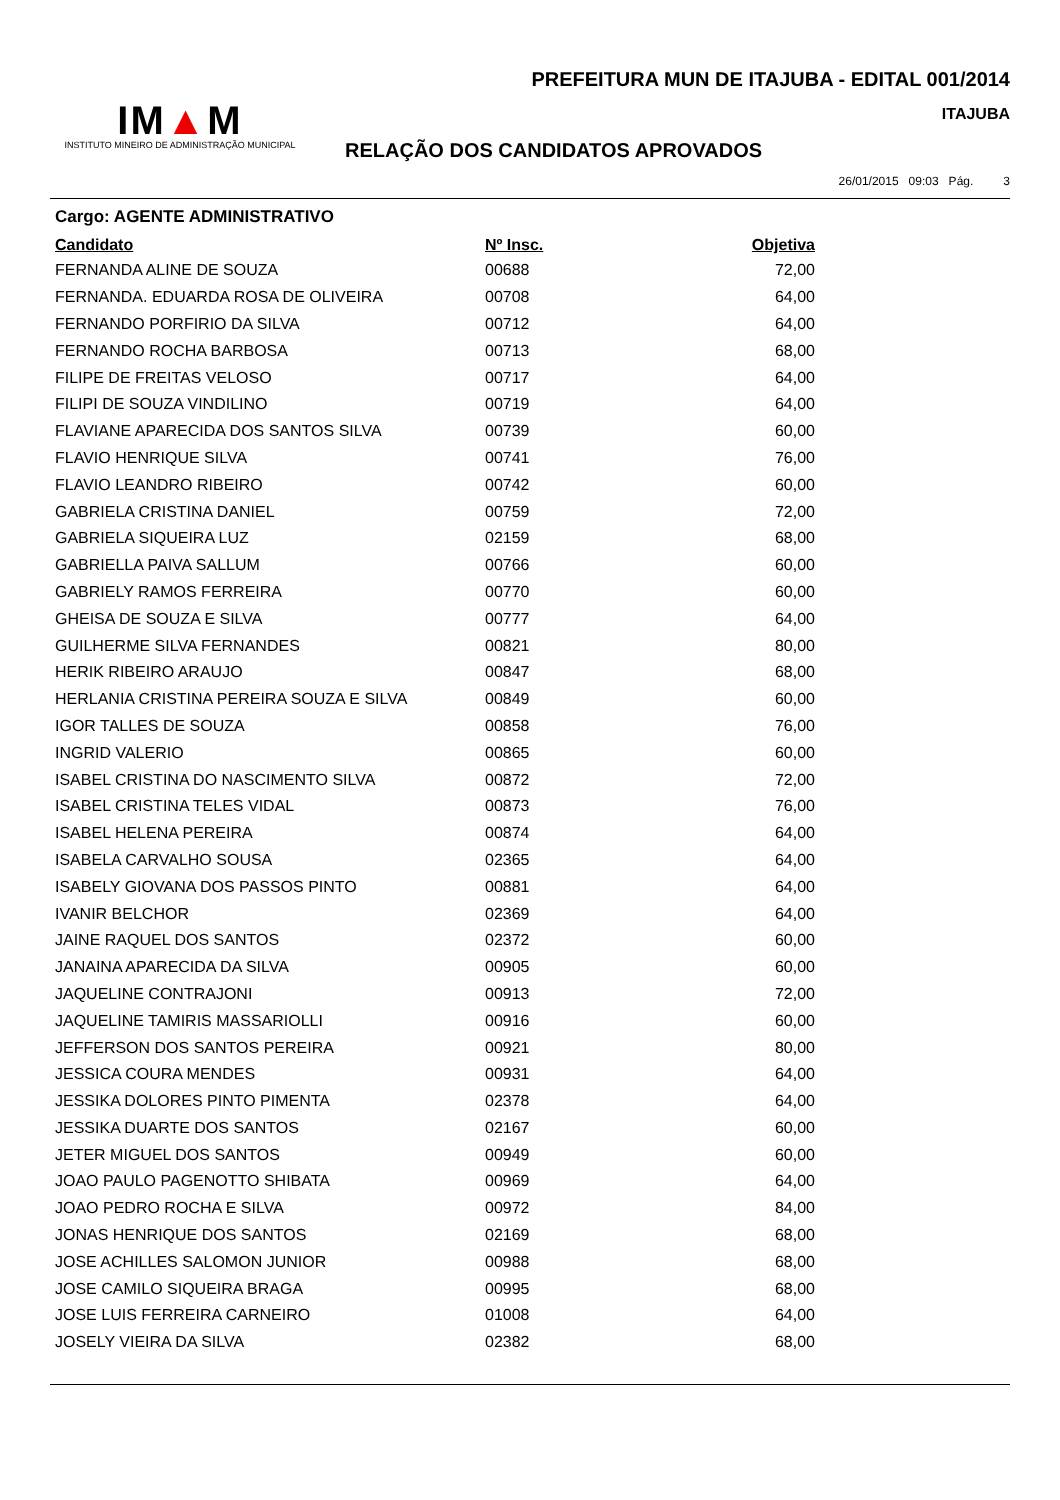IM▲M
INSTITUTO MINEIRO DE ADMINISTRAÇÃO MUNICIPAL
PREFEITURA MUN DE ITAJUBA - EDITAL 001/2014
ITAJUBA
RELAÇÃO DOS CANDIDATOS APROVADOS
26/01/2015 09:03 Pág. 3
Cargo: AGENTE ADMINISTRATIVO
| Candidato | Nº Insc. | Objetiva |
| --- | --- | --- |
| FERNANDA ALINE DE SOUZA | 00688 | 72,00 |
| FERNANDA. EDUARDA ROSA DE OLIVEIRA | 00708 | 64,00 |
| FERNANDO PORFIRIO DA SILVA | 00712 | 64,00 |
| FERNANDO ROCHA BARBOSA | 00713 | 68,00 |
| FILIPE DE FREITAS VELOSO | 00717 | 64,00 |
| FILIPI DE SOUZA VINDILINO | 00719 | 64,00 |
| FLAVIANE APARECIDA DOS SANTOS SILVA | 00739 | 60,00 |
| FLAVIO HENRIQUE SILVA | 00741 | 76,00 |
| FLAVIO LEANDRO RIBEIRO | 00742 | 60,00 |
| GABRIELA CRISTINA DANIEL | 00759 | 72,00 |
| GABRIELA SIQUEIRA LUZ | 02159 | 68,00 |
| GABRIELLA PAIVA SALLUM | 00766 | 60,00 |
| GABRIELY RAMOS FERREIRA | 00770 | 60,00 |
| GHEISA DE SOUZA E SILVA | 00777 | 64,00 |
| GUILHERME SILVA FERNANDES | 00821 | 80,00 |
| HERIK RIBEIRO ARAUJO | 00847 | 68,00 |
| HERLANIA CRISTINA PEREIRA SOUZA E SILVA | 00849 | 60,00 |
| IGOR TALLES DE SOUZA | 00858 | 76,00 |
| INGRID VALERIO | 00865 | 60,00 |
| ISABEL CRISTINA DO NASCIMENTO SILVA | 00872 | 72,00 |
| ISABEL CRISTINA TELES VIDAL | 00873 | 76,00 |
| ISABEL HELENA PEREIRA | 00874 | 64,00 |
| ISABELA CARVALHO SOUSA | 02365 | 64,00 |
| ISABELY GIOVANA DOS PASSOS PINTO | 00881 | 64,00 |
| IVANIR BELCHOR | 02369 | 64,00 |
| JAINE RAQUEL DOS SANTOS | 02372 | 60,00 |
| JANAINA APARECIDA DA SILVA | 00905 | 60,00 |
| JAQUELINE CONTRAJONI | 00913 | 72,00 |
| JAQUELINE TAMIRIS MASSARIOLLI | 00916 | 60,00 |
| JEFFERSON DOS SANTOS PEREIRA | 00921 | 80,00 |
| JESSICA COURA MENDES | 00931 | 64,00 |
| JESSIKA DOLORES PINTO PIMENTA | 02378 | 64,00 |
| JESSIKA DUARTE DOS SANTOS | 02167 | 60,00 |
| JETER MIGUEL DOS SANTOS | 00949 | 60,00 |
| JOAO PAULO PAGENOTTO SHIBATA | 00969 | 64,00 |
| JOAO PEDRO ROCHA E SILVA | 00972 | 84,00 |
| JONAS HENRIQUE DOS SANTOS | 02169 | 68,00 |
| JOSE ACHILLES SALOMON JUNIOR | 00988 | 68,00 |
| JOSE CAMILO SIQUEIRA BRAGA | 00995 | 68,00 |
| JOSE LUIS FERREIRA CARNEIRO | 01008 | 64,00 |
| JOSELY VIEIRA DA SILVA | 02382 | 68,00 |